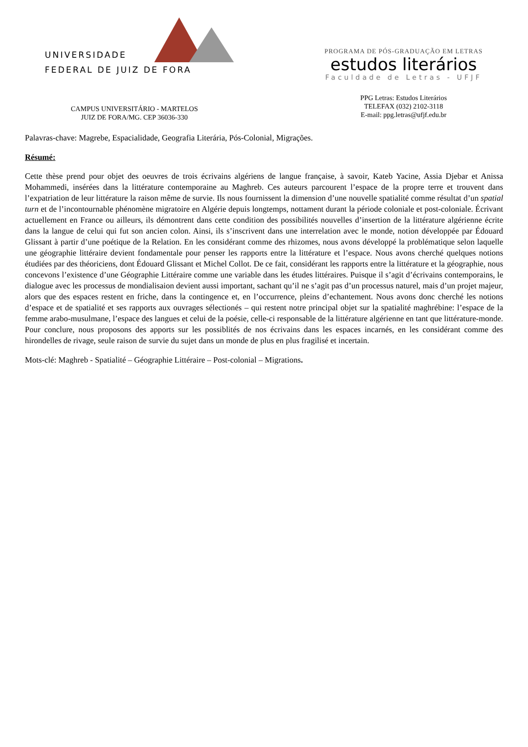UNIVERSIDADE
FEDERAL DE JUIZ DE FORA
CAMPUS UNIVERSITÁRIO - MARTELOS
JUIZ DE FORA/MG. CEP 36036-330
PROGRAMA DE PÓS-GRADUAÇÃO EM LETRAS
estudos literários
Faculdade de Letras - UFJF
PPG Letras: Estudos Literários
TELEFAX (032) 2102-3118
E-mail: ppg.letras@ufjf.edu.br
Palavras-chave: Magrebe, Espacialidade, Geografia Literária, Pós-Colonial, Migrações.
Résumé:
Cette thèse prend pour objet des oeuvres de trois écrivains algériens de langue française, à savoir, Kateb Yacine, Assia Djebar et Anissa Mohammedi, insérées dans la littérature contemporaine au Maghreb. Ces auteurs parcourent l’espace de la propre terre et trouvent dans l’expatriation de leur littérature la raison même de survie. Ils nous fournissent la dimension d’une nouvelle spatialité comme résultat d’un spatial turn et de l’incontournable phénomène migratoire en Algérie depuis longtemps, nottament durant la période coloniale et post-coloniale. Écrivant actuellement en France ou ailleurs, ils démontrent dans cette condition des possibilités nouvelles d’insertion de la littérature algérienne écrite dans la langue de celui qui fut son ancien colon. Ainsi, ils s’inscrivent dans une interrelation avec le monde, notion développée par Édouard Glissant à partir d’une poétique de la Relation. En les considérant comme des rhizomes, nous avons développé la problématique selon laquelle une géographie littéraire devient fondamentale pour penser les rapports entre la littérature et l’espace. Nous avons cherché quelques notions étudiées par des théoriciens, dont Édouard Glissant et Michel Collot. De ce fait, considérant les rapports entre la littérature et la géographie, nous concevons l’existence d’une Géographie Littéraire comme une variable dans les études littéraires. Puisque il s’agit d’écrivains contemporains, le dialogue avec les processus de mondialisaion devient aussi important, sachant qu’il ne s’agit pas d’un processus naturel, mais d’un projet majeur, alors que des espaces restent en friche, dans la contingence et, en l’occurrence, pleins d’echantement. Nous avons donc cherché les notions d’espace et de spatialité et ses rapports aux ouvrages sélectionés – qui restent notre principal objet sur la spatialité maghrébine: l’espace de la femme arabo-musulmane, l’espace des langues et celui de la poésie, celle-ci responsable de la littérature algérienne en tant que littérature-monde. Pour conclure, nous proposons des apports sur les possiblités de nos écrivains dans les espaces incarnés, en les considérant comme des hirondelles de rivage, seule raison de survie du sujet dans un monde de plus en plus fragilisé et incertain.
Mots-clé: Maghreb - Spatialité – Géographie Littéraire – Post-colonial – Migrations.